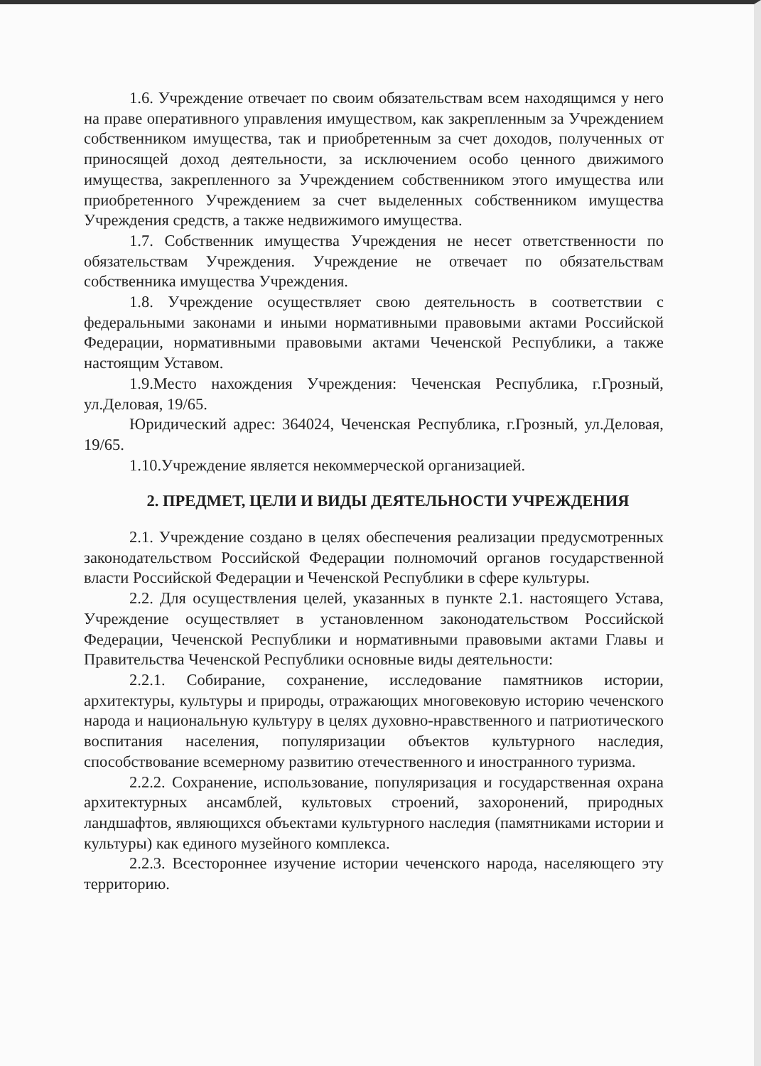1.6. Учреждение отвечает по своим обязательствам всем находящимся у него на праве оперативного управления имуществом, как закрепленным за Учреждением собственником имущества, так и приобретенным за счет доходов, полученных от приносящей доход деятельности, за исключением особо ценного движимого имущества, закрепленного за Учреждением собственником этого имущества или приобретенного Учреждением за счет выделенных собственником имущества Учреждения средств, а также недвижимого имущества.
1.7. Собственник имущества Учреждения не несет ответственности по обязательствам Учреждения. Учреждение не отвечает по обязательствам собственника имущества Учреждения.
1.8. Учреждение осуществляет свою деятельность в соответствии с федеральными законами и иными нормативными правовыми актами Российской Федерации, нормативными правовыми актами Чеченской Республики, а также настоящим Уставом.
1.9.Место нахождения Учреждения: Чеченская Республика, г.Грозный, ул.Деловая, 19/65.
Юридический адрес: 364024, Чеченская Республика, г.Грозный, ул.Деловая, 19/65.
1.10.Учреждение является некоммерческой организацией.
2. ПРЕДМЕТ, ЦЕЛИ И ВИДЫ ДЕЯТЕЛЬНОСТИ УЧРЕЖДЕНИЯ
2.1. Учреждение создано в целях обеспечения реализации предусмотренных законодательством Российской Федерации полномочий органов государственной власти Российской Федерации и Чеченской Республики в сфере культуры.
2.2. Для осуществления целей, указанных в пункте 2.1. настоящего Устава, Учреждение осуществляет в установленном законодательством Российской Федерации, Чеченской Республики и нормативными правовыми актами Главы и Правительства Чеченской Республики основные виды деятельности:
2.2.1. Собирание, сохранение, исследование памятников истории, архитектуры, культуры и природы, отражающих многовековую историю чеченского народа и национальную культуру в целях духовно-нравственного и патриотического воспитания населения, популяризации объектов культурного наследия, способствование всемерному развитию отечественного и иностранного туризма.
2.2.2. Сохранение, использование, популяризация и государственная охрана архитектурных ансамблей, культовых строений, захоронений, природных ландшафтов, являющихся объектами культурного наследия (памятниками истории и культуры) как единого музейного комплекса.
2.2.3. Всестороннее изучение истории чеченского народа, населяющего эту территорию.